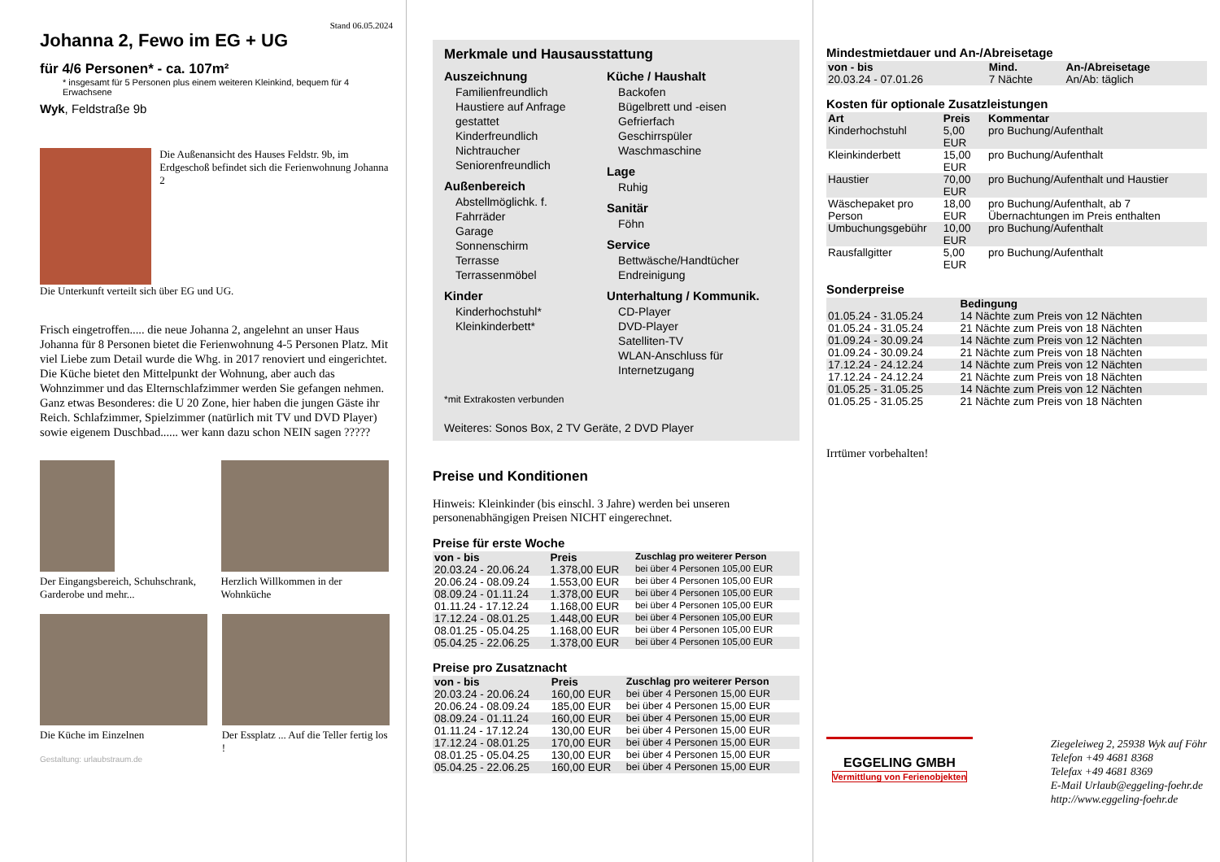Stand 06.05.2024
Johanna 2, Fewo im EG + UG
für 4/6 Personen* - ca. 107m²
* insgesamt für 5 Personen plus einem weiteren Kleinkind, bequem für 4 Erwachsene
Wyk, Feldstraße 9b
Die Außenansicht des Hauses Feldstr. 9b, im Erdgeschoß befindet sich die Ferienwohnung Johanna 2
Die Unterkunft verteilt sich über EG und UG.
Frisch eingetroffen..... die neue Johanna 2, angelehnt an unser Haus Johanna für 8 Personen bietet die Ferienwohnung 4-5 Personen Platz. Mit viel Liebe zum Detail wurde die Whg. in 2017 renoviert und eingerichtet. Die Küche bietet den Mittelpunkt der Wohnung, aber auch das Wohnzimmer und das Elternschlafzimmer werden Sie gefangen nehmen. Ganz etwas Besonderes: die U 20 Zone, hier haben die jungen Gäste ihr Reich. Schlafzimmer, Spielzimmer (natürlich mit TV und DVD Player) sowie eigenem Duschbad...... wer kann dazu schon NEIN sagen ?????
Der Eingangsbereich, Schuhschrank, Garderobe und mehr...
Herzlich Willkommen in der Wohnküche
Die Küche im Einzelnen Der Essplatz ... Auf die Teller fertig los !
Gestaltung: urlaubstraum.de
Merkmale und Hausausstattung
Auszeichnung
Familienfreundlich
Haustiere auf Anfrage gestattet
Kinderfreundlich
Nichtraucher
Seniorenfreundlich
Außenbereich
Abstellmöglichk. f. Fahrräder
Garage
Sonnenschirm
Terrasse
Terrassenmöbel
Kinder
Kinderhochstuhl*
Kleinkinderbett*
Küche / Haushalt
Backofen
Bügelbrett und -eisen
Gefrierfach
Geschirrspüler
Waschmaschine
Lage
Ruhig
Sanitär
Föhn
Service
Bettwäsche/Handtücher
Endreinigung
Unterhaltung / Kommunik.
CD-Player
DVD-Player
Satelliten-TV
WLAN-Anschluss für Internetzugang
*mit Extrakosten verbunden
Weiteres: Sonos Box, 2 TV Geräte, 2 DVD Player
Preise und Konditionen
Hinweis: Kleinkinder (bis einschl. 3 Jahre) werden bei unseren personenabhängigen Preisen NICHT eingerechnet.
Preise für erste Woche
| von - bis | Preis | Zuschlag pro weiterer Person |
| --- | --- | --- |
| 20.03.24 - 20.06.24 | 1.378,00 EUR | bei über 4 Personen 105,00 EUR |
| 20.06.24 - 08.09.24 | 1.553,00 EUR | bei über 4 Personen 105,00 EUR |
| 08.09.24 - 01.11.24 | 1.378,00 EUR | bei über 4 Personen 105,00 EUR |
| 01.11.24 - 17.12.24 | 1.168,00 EUR | bei über 4 Personen 105,00 EUR |
| 17.12.24 - 08.01.25 | 1.448,00 EUR | bei über 4 Personen 105,00 EUR |
| 08.01.25 - 05.04.25 | 1.168,00 EUR | bei über 4 Personen 105,00 EUR |
| 05.04.25 - 22.06.25 | 1.378,00 EUR | bei über 4 Personen 105,00 EUR |
Preise pro Zusatznacht
| von - bis | Preis | Zuschlag pro weiterer Person |
| --- | --- | --- |
| 20.03.24 - 20.06.24 | 160,00 EUR | bei über 4 Personen 15,00 EUR |
| 20.06.24 - 08.09.24 | 185,00 EUR | bei über 4 Personen 15,00 EUR |
| 08.09.24 - 01.11.24 | 160,00 EUR | bei über 4 Personen 15,00 EUR |
| 01.11.24 - 17.12.24 | 130,00 EUR | bei über 4 Personen 15,00 EUR |
| 17.12.24 - 08.01.25 | 170,00 EUR | bei über 4 Personen 15,00 EUR |
| 08.01.25 - 05.04.25 | 130,00 EUR | bei über 4 Personen 15,00 EUR |
| 05.04.25 - 22.06.25 | 160,00 EUR | bei über 4 Personen 15,00 EUR |
Mindestmietdauer und An-/Abreisetage
| von - bis | Mind. | An-/Abreisetage |
| --- | --- | --- |
| 20.03.24 - 07.01.26 | 7 Nächte | An/Ab: täglich |
Kosten für optionale Zusatzleistungen
| Art | Preis | Kommentar |
| --- | --- | --- |
| Kinderhochstuhl | 5,00 EUR | pro Buchung/Aufenthalt |
| Kleinkinderbett | 15,00 EUR | pro Buchung/Aufenthalt |
| Haustier | 70,00 EUR | pro Buchung/Aufenthalt und Haustier |
| Wäschepaket pro Person | 18,00 EUR | pro Buchung/Aufenthalt, ab 7 Übernachtungen im Preis enthalten |
| Umbuchungsgebühr | 10,00 EUR | pro Buchung/Aufenthalt |
| Rausfallgitter | 5,00 EUR | pro Buchung/Aufenthalt |
Sonderpreise
| | Bedingung |
| --- | --- |
| 01.05.24 - 31.05.24 | 14 Nächte zum Preis von 12 Nächten |
| 01.05.24 - 31.05.24 | 21 Nächte zum Preis von 18 Nächten |
| 01.09.24 - 30.09.24 | 14 Nächte zum Preis von 12 Nächten |
| 01.09.24 - 30.09.24 | 21 Nächte zum Preis von 18 Nächten |
| 17.12.24 - 24.12.24 | 14 Nächte zum Preis von 12 Nächten |
| 17.12.24 - 24.12.24 | 21 Nächte zum Preis von 18 Nächten |
| 01.05.25 - 31.05.25 | 14 Nächte zum Preis von 12 Nächten |
| 01.05.25 - 31.05.25 | 21 Nächte zum Preis von 18 Nächten |
Irrtümer vorbehalten!
EGGELING GMBH
Vermittlung von Ferienobjekten
Ziegeleiweg 2, 25938 Wyk auf Föhr
Telefon +49 4681 8368
Telefax +49 4681 8369
E-Mail Urlaub@eggeling-foehr.de
http://www.eggeling-foehr.de